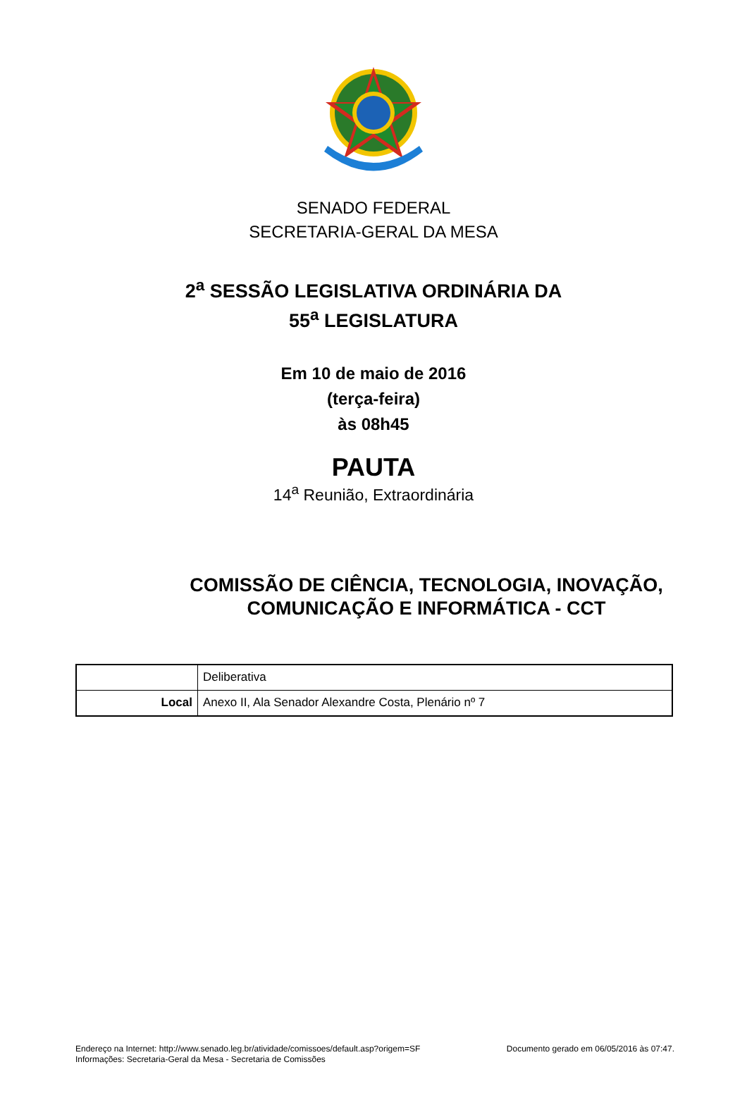SENADO FEDERAL
SECRETARIA-GERAL DA MESA
2<sup>a</sup> SESSÃO LEGISLATIVA ORDINÁRIA DA
55<sup>a</sup> LEGISLATURA
Em 10 de maio de 2016
(terça-feira)
às 08h45
PAUTA
14<sup>a</sup> Reunião, Extraordinária
COMISSÃO DE CIÊNCIA, TECNOLOGIA, INOVAÇÃO,
COMUNICAÇÃO E INFORMÁTICA - CCT
| | Deliberativa |
| Local | Anexo II, Ala Senador Alexandre Costa, Plenário nº 7 |
Endereço na Internet: http://www.senado.leg.br/atividade/comissoes/default.asp?origem=SF
Informações: Secretaria-Geral da Mesa - Secretaria de Comissões
Documento gerado em 06/05/2016 às 07:47.